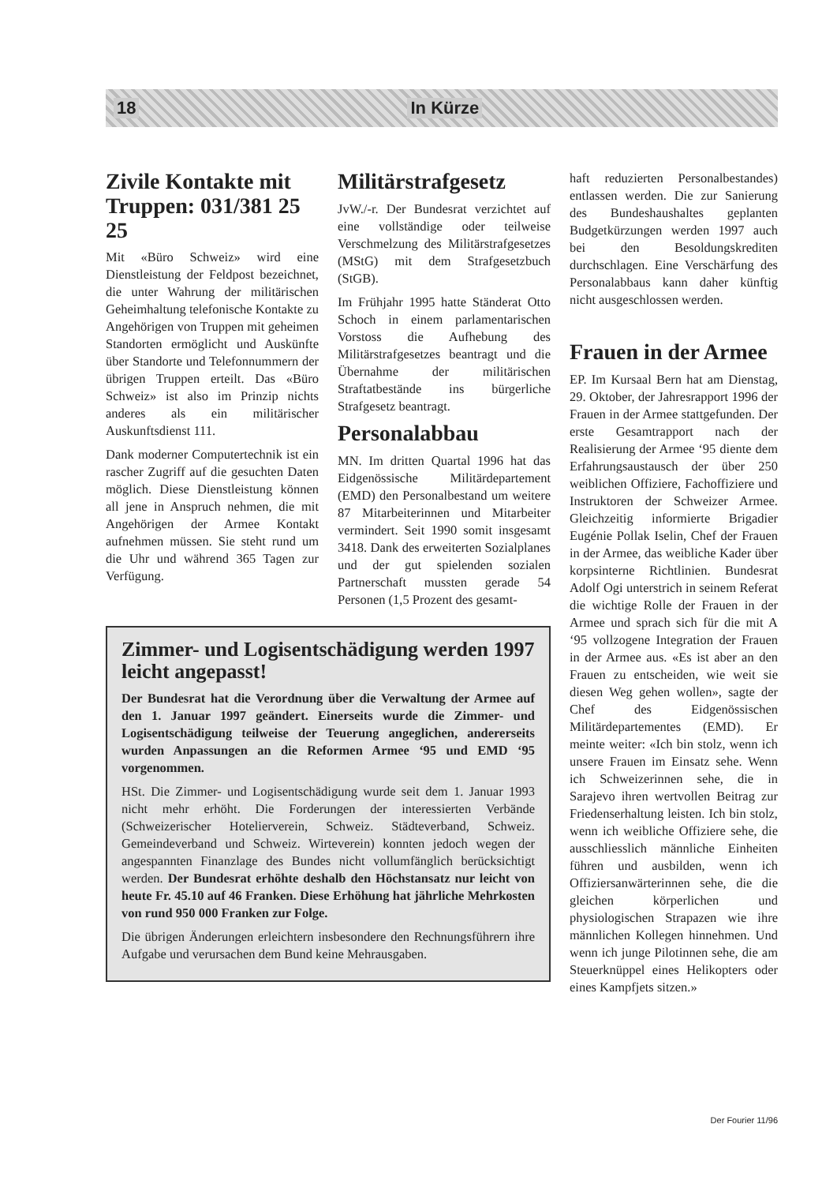18 In Kürze
Zivile Kontakte mit Truppen: 031/381 25 25
Mit «Büro Schweiz» wird eine Dienstleistung der Feldpost bezeichnet, die unter Wahrung der militärischen Geheimhaltung telefonische Kontakte zu Angehörigen von Truppen mit geheimen Standorten ermöglicht und Auskünfte über Standorte und Telefonnummern der übrigen Truppen erteilt. Das «Büro Schweiz» ist also im Prinzip nichts anderes als ein militärischer Auskunftsdienst 111.
Dank moderner Computertechnik ist ein rascher Zugriff auf die gesuchten Daten möglich. Diese Dienstleistung können all jene in Anspruch nehmen, die mit Angehörigen der Armee Kontakt aufnehmen müssen. Sie steht rund um die Uhr und während 365 Tagen zur Verfügung.
Militärstrafgesetz
JvW./-r. Der Bundesrat verzichtet auf eine vollständige oder teilweise Verschmelzung des Militärstrafgesetzes (MStG) mit dem Strafgesetzbuch (StGB).
Im Frühjahr 1995 hatte Ständerat Otto Schoch in einem parlamentarischen Vorstoss die Aufhebung des Militärstrafgesetzes beantragt und die Übernahme der militärischen Straftatbestände ins bürgerliche Strafgesetz beantragt.
Personalabbau
MN. Im dritten Quartal 1996 hat das Eidgenössische Militärdepartement (EMD) den Personalbestand um weitere 87 Mitarbeiterinnen und Mitarbeiter vermindert. Seit 1990 somit insgesamt 3418. Dank des erweiterten Sozialplanes und der gut spielenden sozialen Partnerschaft mussten gerade 54 Personen (1,5 Prozent des gesamt-
Zimmer- und Logisentschädigung werden 1997 leicht angepasst!
Der Bundesrat hat die Verordnung über die Verwaltung der Armee auf den 1. Januar 1997 geändert. Einerseits wurde die Zimmer- und Logisentschädigung teilweise der Teuerung angeglichen, andererseits wurden Anpassungen an die Reformen Armee ‘95 und EMD ‘95 vorgenommen.
HSt. Die Zimmer- und Logisentschädigung wurde seit dem 1. Januar 1993 nicht mehr erhöht. Die Forderungen der interessierten Verbände (Schweizerischer Hotelierverein, Schweiz. Städteverband, Schweiz. Gemeindeverband und Schweiz. Wirteverein) konnten jedoch wegen der angespannten Finanzlage des Bundes nicht vollumfänglich berücksichtigt werden. Der Bundesrat erhöhte deshalb den Höchstansatz nur leicht von heute Fr. 45.10 auf 46 Franken. Diese Erhöhung hat jährliche Mehrkosten von rund 950 000 Franken zur Folge.
Die übrigen Änderungen erleichtern insbesondere den Rechnungsführern ihre Aufgabe und verursachen dem Bund keine Mehrausgaben.
haft reduzierten Personalbestandes) entlassen werden. Die zur Sanierung des Bundeshaushaltes geplanten Budgetkürzungen werden 1997 auch bei den Besoldungskrediten durchschlagen. Eine Verschärfung des Personalabbaus kann daher künftig nicht ausgeschlossen werden.
Frauen in der Armee
EP. Im Kursaal Bern hat am Dienstag, 29. Oktober, der Jahresrapport 1996 der Frauen in der Armee stattgefunden. Der erste Gesamtrapport nach der Realisierung der Armee ‘95 diente dem Erfahrungsaustausch der über 250 weiblichen Offiziere, Fachoffiziere und Instruktoren der Schweizer Armee. Gleichzeitig informierte Brigadier Eugénie Pollak Iselin, Chef der Frauen in der Armee, das weibliche Kader über korpsinterne Richtlinien. Bundesrat Adolf Ogi unterstrich in seinem Referat die wichtige Rolle der Frauen in der Armee und sprach sich für die mit A ‘95 vollzogene Integration der Frauen in der Armee aus. «Es ist aber an den Frauen zu entscheiden, wie weit sie diesen Weg gehen wollen», sagte der Chef des Eidgenössischen Militärdepartementes (EMD). Er meinte weiter: «Ich bin stolz, wenn ich unsere Frauen im Einsatz sehe. Wenn ich Schweizerinnen sehe, die in Sarajevo ihren wertvollen Beitrag zur Friedenserhaltung leisten. Ich bin stolz, wenn ich weibliche Offiziere sehe, die ausschliesslich männliche Einheiten führen und ausbilden, wenn ich Offiziersanwärterinnen sehe, die die gleichen körperlichen und physiologischen Strapazen wie ihre männlichen Kollegen hinnehmen. Und wenn ich junge Pilotinnen sehe, die am Steuerknüppel eines Helikopters oder eines Kampfjets sitzen.»
Der Fourier 11/96